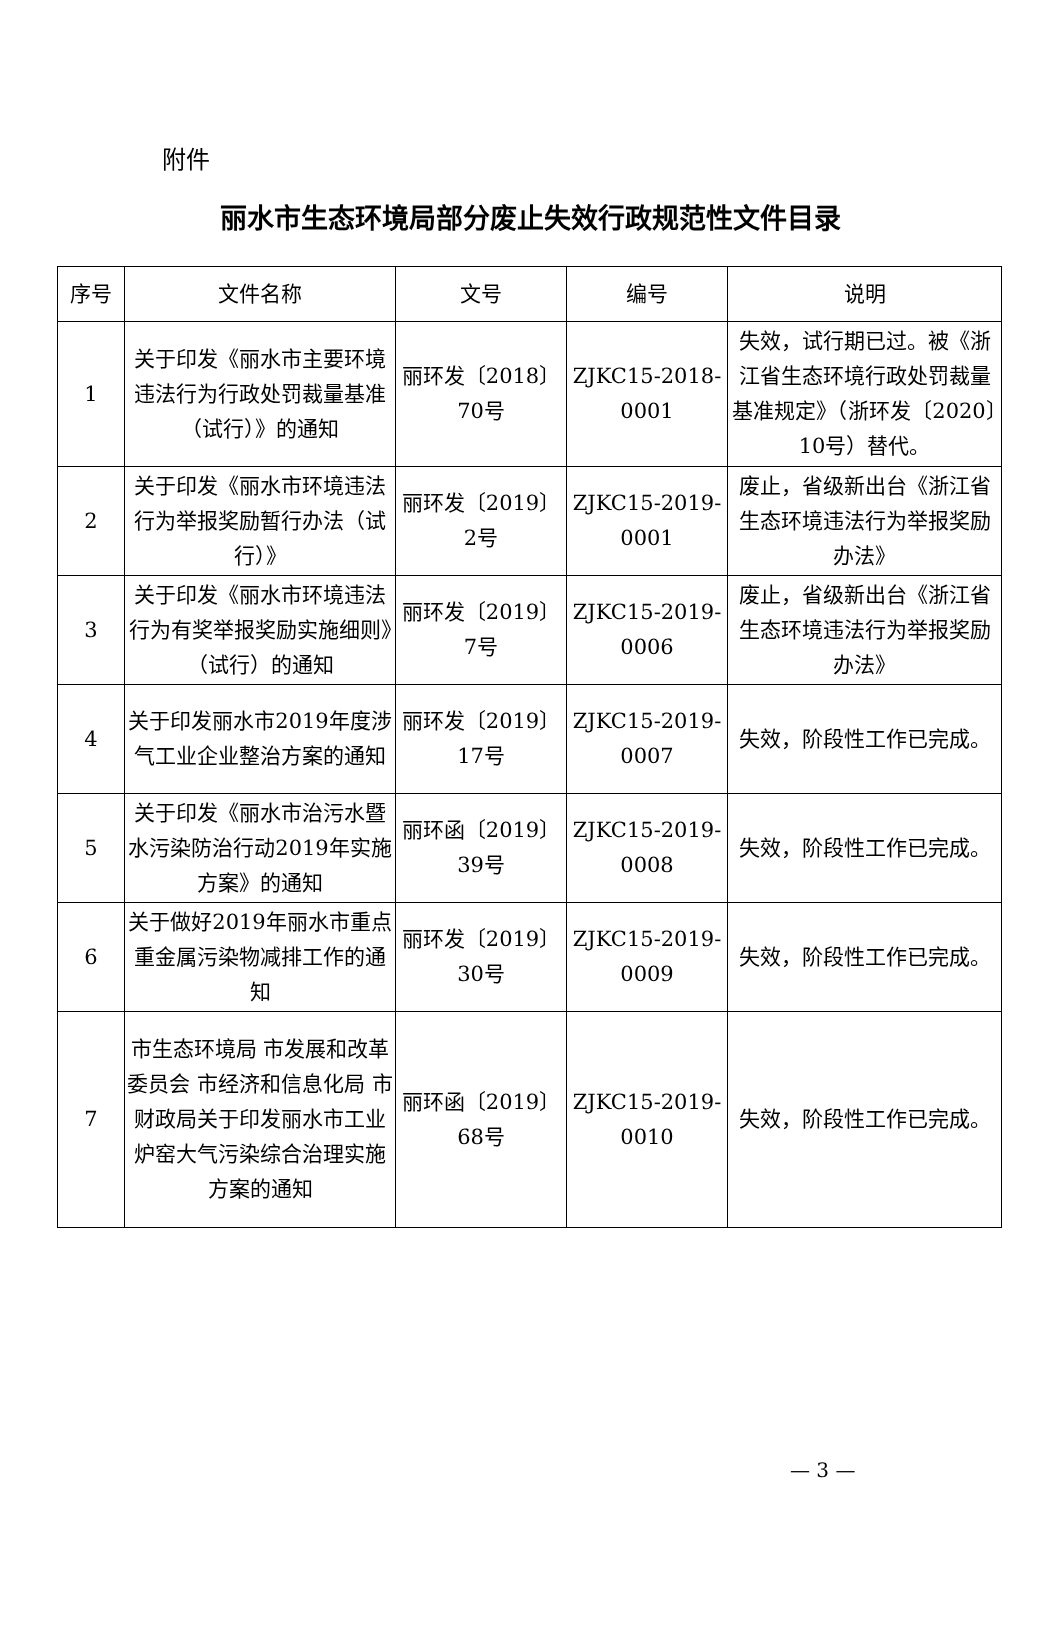附件
丽水市生态环境局部分废止失效行政规范性文件目录
| 序号 | 文件名称 | 文号 | 编号 | 说明 |
| --- | --- | --- | --- | --- |
| 1 | 关于印发《丽水市主要环境违法行为行政处罚裁量基准（试行）》的通知 | 丽环发〔2018〕70号 | ZJKC15-2018-0001 | 失效，试行期已过。被《浙江省生态环境行政处罚裁量基准规定》（浙环发〔2020〕10号）替代。 |
| 2 | 关于印发《丽水市环境违法行为举报奖励暂行办法（试行）》 | 丽环发〔2019〕2号 | ZJKC15-2019-0001 | 废止，省级新出台《浙江省生态环境违法行为举报奖励办法》 |
| 3 | 关于印发《丽水市环境违法行为有奖举报奖励实施细则》（试行）的通知 | 丽环发〔2019〕7号 | ZJKC15-2019-0006 | 废止，省级新出台《浙江省生态环境违法行为举报奖励办法》 |
| 4 | 关于印发丽水市2019年度涉气工业企业整治方案的通知 | 丽环发〔2019〕17号 | ZJKC15-2019-0007 | 失效，阶段性工作已完成。 |
| 5 | 关于印发《丽水市治污水暨水污染防治行动2019年实施方案》的通知 | 丽环函〔2019〕39号 | ZJKC15-2019-0008 | 失效，阶段性工作已完成。 |
| 6 | 关于做好2019年丽水市重点重金属污染物减排工作的通知 | 丽环发〔2019〕30号 | ZJKC15-2019-0009 | 失效，阶段性工作已完成。 |
| 7 | 市生态环境局 市发展和改革委员会 市经济和信息化局 市财政局关于印发丽水市工业炉窑大气污染综合治理实施方案的通知 | 丽环函〔2019〕68号 | ZJKC15-2019-0010 | 失效，阶段性工作已完成。 |
— 3 —